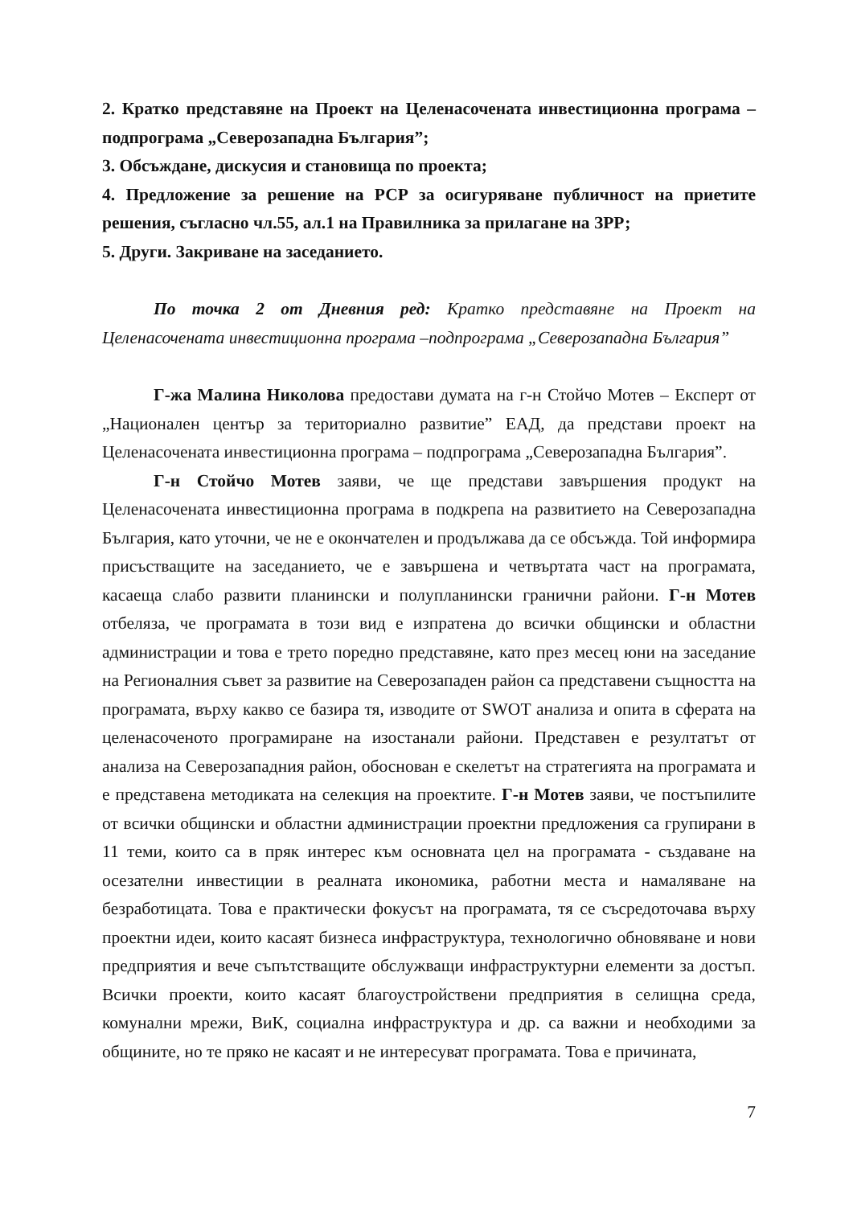2. Кратко представяне на Проект на Целенасочената инвестиционна програма – подпрограма „Северозападна България”;
3. Обсъждане, дискусия и становища по проекта;
4. Предложение за решение на РСР за осигуряване публичност на приетите решения, съгласно чл.55, ал.1 на Правилника за прилагане на ЗРР;
5. Други. Закриване на заседанието.
По точка 2 от Дневния ред: Кратко представяне на Проект на Целенасочената инвестиционна програма –подпрограма „Северозападна България”
Г-жа Малина Николова предостави думата на г-н Стойчо Мотев – Експерт от „Национален център за териториално развитие” ЕАД, да представи проект на Целенасочената инвестиционна програма – подпрограма „Северозападна България”.
Г-н Стойчо Мотев заяви, че ще представи завършения продукт на Целенасочената инвестиционна програма в подкрепа на развитието на Северозападна България, като уточни, че не е окончателен и продължава да се обсъжда. Той информира присъстващите на заседанието, че е завършена и четвъртата част на програмата, касаеща слабо развити планински и полупланински гранични райони. Г-н Мотев отбеляза, че програмата в този вид е изпратена до всички общински и областни администрации и това е трето поредно представяне, като през месец юни на заседание на Регионалния съвет за развитие на Северозападен район са представени същността на програмата, върху какво се базира тя, изводите от SWOT анализа и опита в сферата на целенасоченото програмиране на изостанали райони. Представен е резултатът от анализа на Северозападния район, обоснован е скелетът на стратегията на програмата и е представена методиката на селекция на проектите. Г-н Мотев заяви, че постъпилите от всички общински и областни администрации проектни предложения са групирани в 11 теми, които са в пряк интерес към основната цел на програмата - създаване на осезателни инвестиции в реалната икономика, работни места и намаляване на безработицата. Това е практически фокусът на програмата, тя се съсредоточава върху проектни идеи, които касаят бизнеса инфраструктура, технологично обновяване и нови предприятия и вече съпътстващите обслужващи инфраструктурни елементи за достъп. Всички проекти, които касаят благоустройствени предприятия в селищна среда, комунални мрежи, ВиК, социална инфраструктура и др. са важни и необходими за общините, но те пряко не касаят и не интересуват програмата. Това е причината,
7